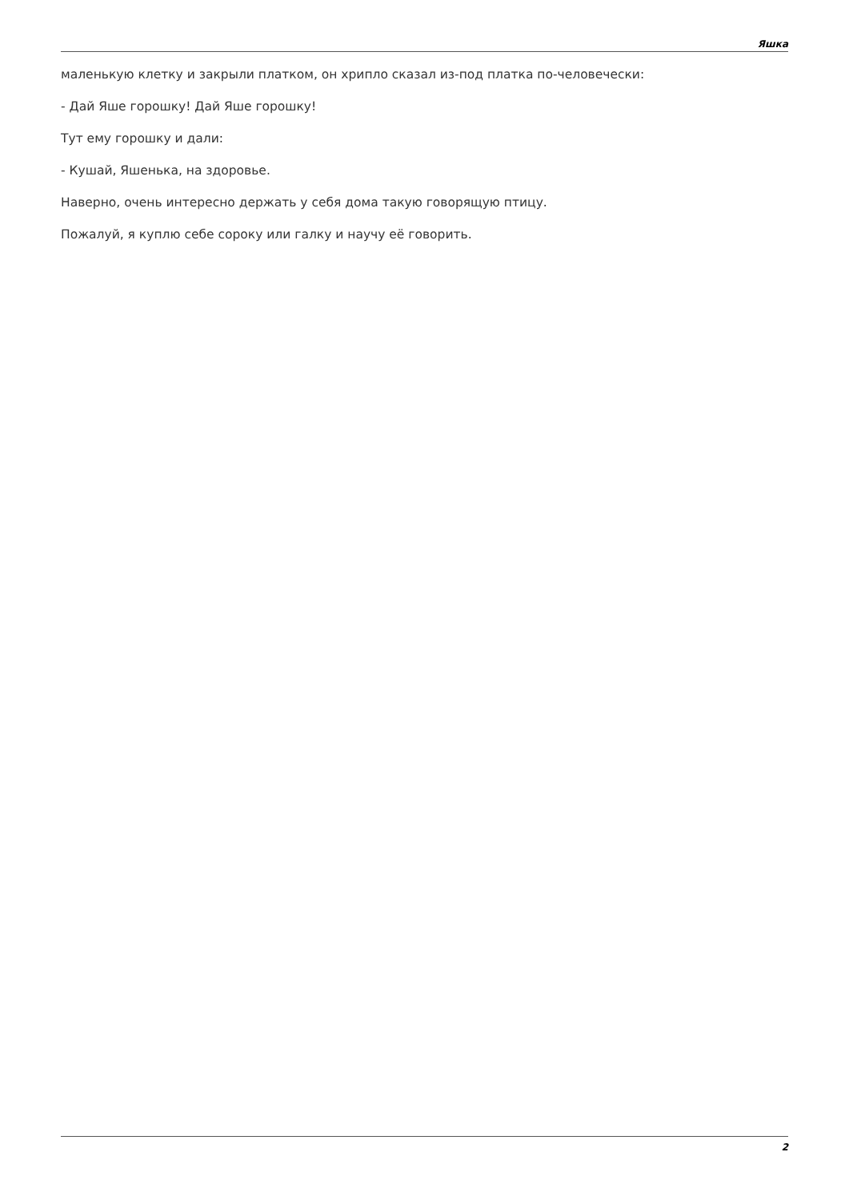Яшка
маленькую клетку и закрыли платком, он хрипло сказал из-под платка по-человечески:
- Дай Яше горошку! Дай Яше горошку!
Тут ему горошку и дали:
- Кушай, Яшенька, на здоровье.
Наверно, очень интересно держать у себя дома такую говорящую птицу.
Пожалуй, я куплю себе сороку или галку и научу её говорить.
2